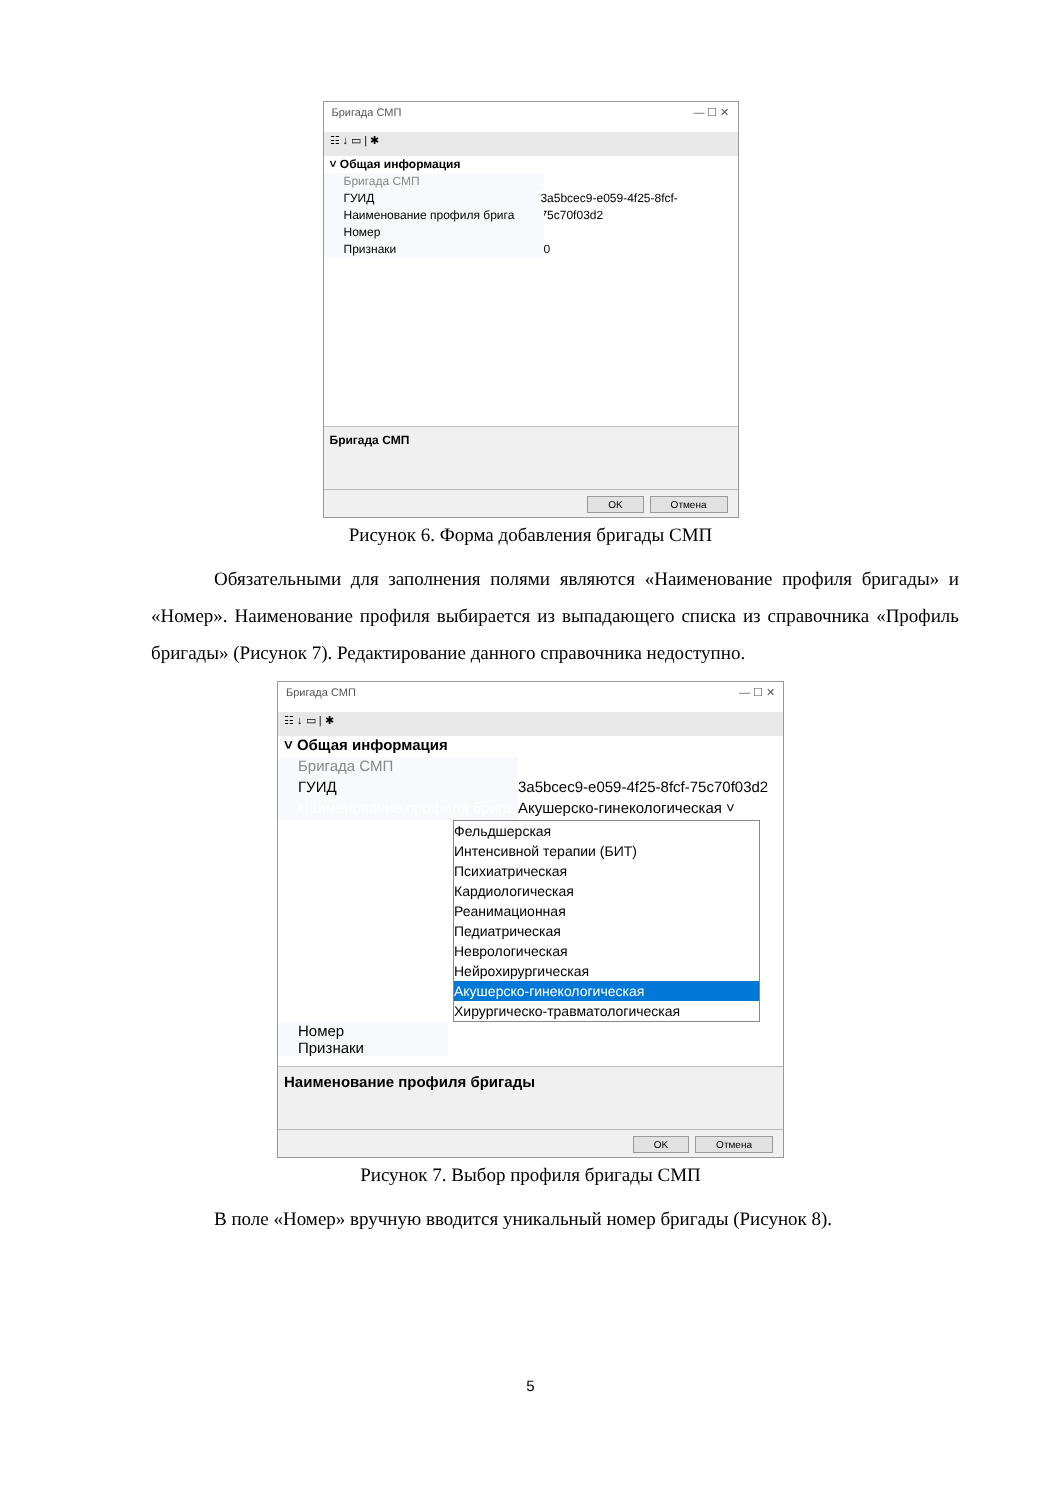Бригада СМП — ☐ ✕
☷ ↓ ▭ | ✱
˅ Общая информация
Бригада СМП
ГУИД 3a5bcec9-e059-4f25-8fcf-75c70f03d2
Наименование профиля брига
Номер
Признаки 0
Бригада СМП
OK Отмена
Рисунок 6. Форма добавления бригады СМП
Обязательными для заполнения полями являются «Наименование профиля бригады» и «Номер». Наименование профиля выбирается из выпадающего списка из справочника «Профиль бригады» (Рисунок 7). Редактирование данного справочника недоступно.
Бригада СМП — ☐ ✕
☷ ↓ ▭ | ✱
˅ Общая информация
Бригада СМП
ГУИД 3a5bcec9-e059-4f25-8fcf-75c70f03d2
Наименование профиля брига Акушерско-гинекологическая ˅
Фельдшерская
Интенсивной терапии (БИТ)
Психиатрическая
Кардиологическая
Реанимационная
Педиатрическая
Неврологическая
Нейрохирургическая
Акушерско-гинекологическая
Хирургическо-травматологическая
Номер
Признаки
Наименование профиля бригады
OK Отмена
Рисунок 7. Выбор профиля бригады СМП
В поле «Номер» вручную вводится уникальный номер бригады (Рисунок 8).
5